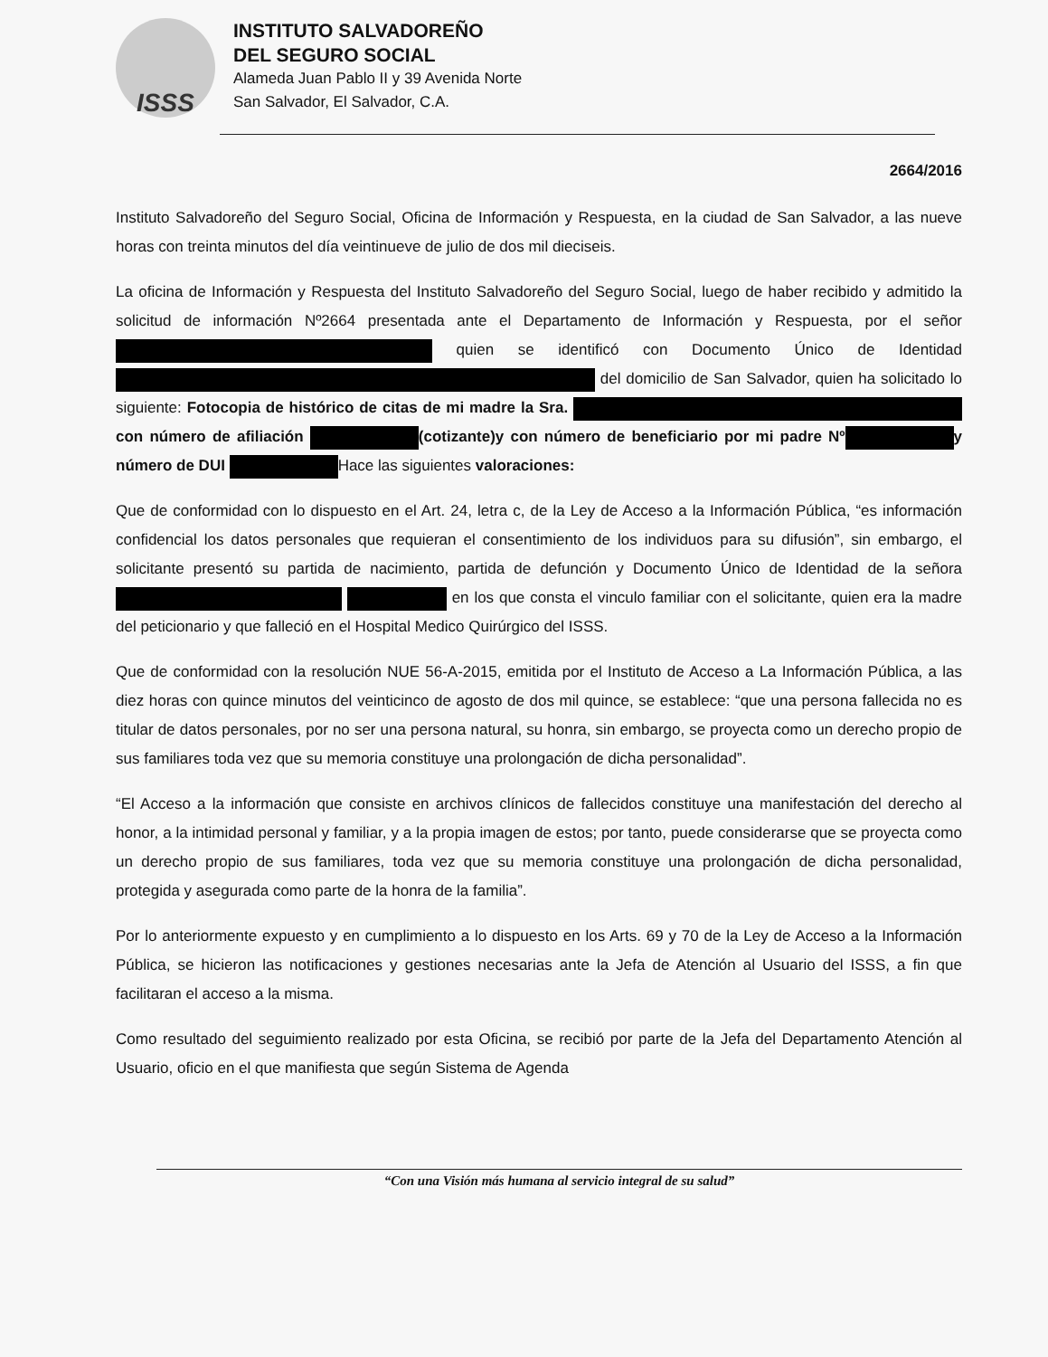ISSS
INSTITUTO SALVADOREÑO
DEL SEGURO SOCIAL
Alameda Juan Pablo II y 39 Avenida Norte
San Salvador, El Salvador, C.A.
2664/2016
Instituto Salvadoreño del Seguro Social, Oficina de Información y Respuesta, en la ciudad de San Salvador, a las nueve horas con treinta minutos del día veintinueve de julio de dos mil dieciseis.
La oficina de Información y Respuesta del Instituto Salvadoreño del Seguro Social, luego de haber recibido y admitido la solicitud de información Nº2664 presentada ante el Departamento de Información y Respuesta, por el señor quien se identificó con Documento Único de Identidad del domicilio de San Salvador, quien ha solicitado lo siguiente: Fotocopia de histórico de citas de mi madre la Sra. con número de afiliación (cotizante)y con número de beneficiario por mi padre Nº y número de DUI Hace las siguientes valoraciones:
Que de conformidad con lo dispuesto en el Art. 24, letra c, de la Ley de Acceso a la Información Pública, “es información confidencial los datos personales que requieran el consentimiento de los individuos para su difusión”, sin embargo, el solicitante presentó su partida de nacimiento, partida de defunción y Documento Único de Identidad de la señora en los que consta el vinculo familiar con el solicitante, quien era la madre del peticionario y que falleció en el Hospital Medico Quirúrgico del ISSS.
Que de conformidad con la resolución NUE 56-A-2015, emitida por el Instituto de Acceso a La Información Pública, a las diez horas con quince minutos del veinticinco de agosto de dos mil quince, se establece: “que una persona fallecida no es titular de datos personales, por no ser una persona natural, su honra, sin embargo, se proyecta como un derecho propio de sus familiares toda vez que su memoria constituye una prolongación de dicha personalidad”.
“El Acceso a la información que consiste en archivos clínicos de fallecidos constituye una manifestación del derecho al honor, a la intimidad personal y familiar, y a la propia imagen de estos; por tanto, puede considerarse que se proyecta como un derecho propio de sus familiares, toda vez que su memoria constituye una prolongación de dicha personalidad, protegida y asegurada como parte de la honra de la familia”.
Por lo anteriormente expuesto y en cumplimiento a lo dispuesto en los Arts. 69 y 70 de la Ley de Acceso a la Información Pública, se hicieron las notificaciones y gestiones necesarias ante la Jefa de Atención al Usuario del ISSS, a fin que facilitaran el acceso a la misma.
Como resultado del seguimiento realizado por esta Oficina, se recibió por parte de la Jefa del Departamento Atención al Usuario, oficio en el que manifiesta que según Sistema de Agenda
“Con una Visión más humana al servicio integral de su salud”